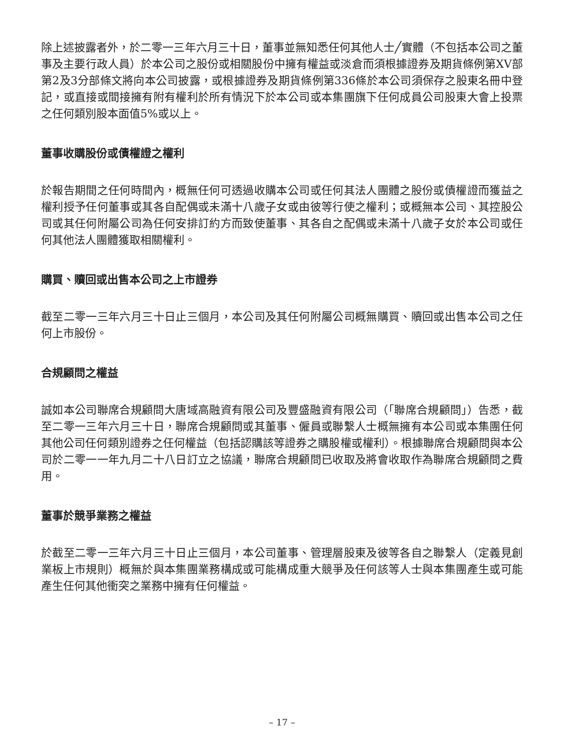除上述披露者外，於二零一三年六月三十日，董事並無知悉任何其他人士╱實體（不包括本公司之董事及主要行政人員）於本公司之股份或相關股份中擁有權益或淡倉而須根據證券及期貨條例第XV部第2及3分部條文將向本公司披露，或根據證券及期貨條例第336條於本公司須保存之股東名冊中登記，或直接或間接擁有附有權利於所有情況下於本公司或本集團旗下任何成員公司股東大會上投票之任何類別股本面值5%或以上。
董事收購股份或債權證之權利
於報告期間之任何時間內，概無任何可透過收購本公司或任何其法人團體之股份或債權證而獲益之權利授予任何董事或其各自配偶或未滿十八歲子女或由彼等行使之權利；或概無本公司、其控股公司或其任何附屬公司為任何安排訂約方而致使董事、其各自之配偶或未滿十八歲子女於本公司或任何其他法人團體獲取相關權利。
購買、贖回或出售本公司之上市證券
截至二零一三年六月三十日止三個月，本公司及其任何附屬公司概無購買、贖回或出售本公司之任何上市股份。
合規顧問之權益
誠如本公司聯席合規顧問大唐域高融資有限公司及豐盛融資有限公司（「聯席合規顧問」）告悉，截至二零一三年六月三十日，聯席合規顧問或其董事、僱員或聯繫人士概無擁有本公司或本集團任何其他公司任何類別證券之任何權益（包括認購該等證券之購股權或權利）。根據聯席合規顧問與本公司於二零一一年九月二十八日訂立之協議，聯席合規顧問已收取及將會收取作為聯席合規顧問之費用。
董事於競爭業務之權益
於截至二零一三年六月三十日止三個月，本公司董事、管理層股東及彼等各自之聯繫人（定義見創業板上市規則）概無於與本集團業務構成或可能構成重大競爭及任何該等人士與本集團產生或可能產生任何其他衝突之業務中擁有任何權益。
– 17 –